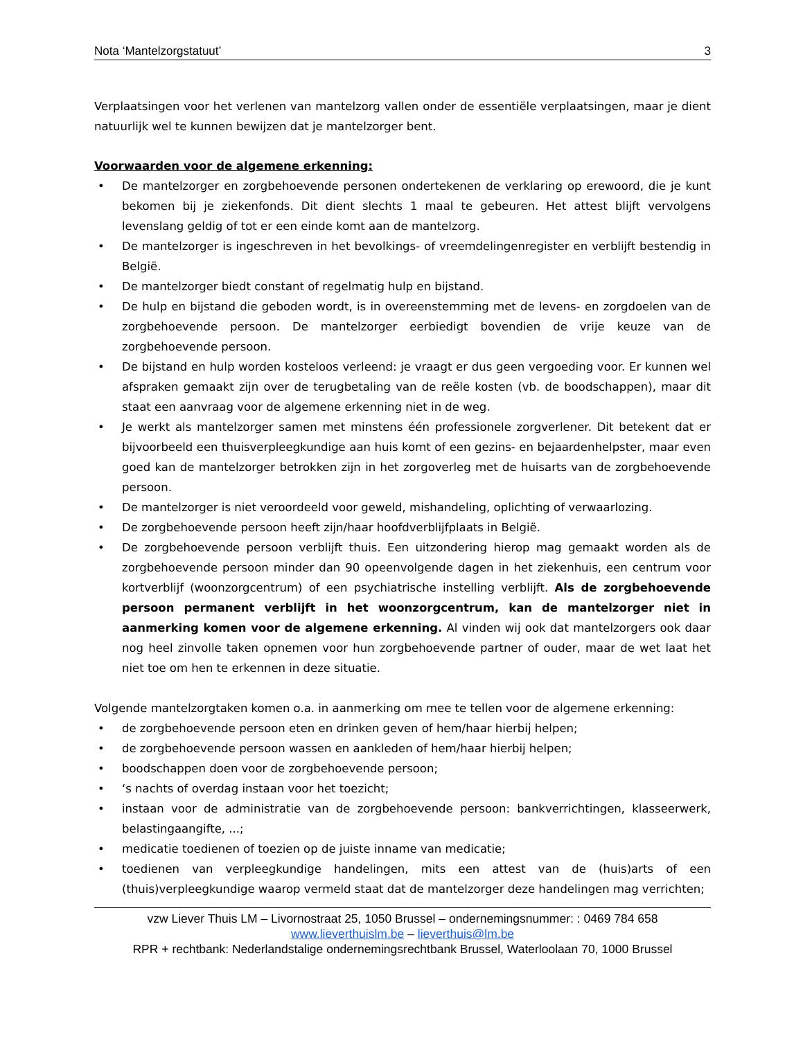Nota ‘Mantelzorgstatuut’ 3
Verplaatsingen voor het verlenen van mantelzorg vallen onder de essentiële verplaatsingen, maar je dient natuurlijk wel te kunnen bewijzen dat je mantelzorger bent.
Voorwaarden voor de algemene erkenning:
• De mantelzorger en zorgbehoevende personen ondertekenen de verklaring op erewoord, die je kunt bekomen bij je ziekenfonds. Dit dient slechts 1 maal te gebeuren. Het attest blijft vervolgens levenslang geldig of tot er een einde komt aan de mantelzorg.
• De mantelzorger is ingeschreven in het bevolkings- of vreemdelingenregister en verblijft bestendig in België.
• De mantelzorger biedt constant of regelmatig hulp en bijstand.
• De hulp en bijstand die geboden wordt, is in overeenstemming met de levens- en zorgdoelen van de zorgbehoevende persoon. De mantelzorger eerbiedigt bovendien de vrije keuze van de zorgbehoevende persoon.
• De bijstand en hulp worden kosteloos verleend: je vraagt er dus geen vergoeding voor. Er kunnen wel afspraken gemaakt zijn over de terugbetaling van de reële kosten (vb. de boodschappen), maar dit staat een aanvraag voor de algemene erkenning niet in de weg.
• Je werkt als mantelzorger samen met minstens één professionele zorgverlener. Dit betekent dat er bijvoorbeeld een thuisverpleegkundige aan huis komt of een gezins- en bejaardenhelpster, maar even goed kan de mantelzorger betrokken zijn in het zorgoverleg met de huisarts van de zorgbehoevende persoon.
• De mantelzorger is niet veroordeeld voor geweld, mishandeling, oplichting of verwaarlozing.
• De zorgbehoevende persoon heeft zijn/haar hoofdverblijfplaats in België.
• De zorgbehoevende persoon verblijft thuis. Een uitzondering hierop mag gemaakt worden als de zorgbehoevende persoon minder dan 90 opeenvolgende dagen in het ziekenhuis, een centrum voor kortverblijf (woonzorgcentrum) of een psychiatrische instelling verblijft. Als de zorgbehoevende persoon permanent verblijft in het woonzorgcentrum, kan de mantelzorger niet in aanmerking komen voor de algemene erkenning. Al vinden wij ook dat mantelzorgers ook daar nog heel zinvolle taken opnemen voor hun zorgbehoevende partner of ouder, maar de wet laat het niet toe om hen te erkennen in deze situatie.
Volgende mantelzorgtaken komen o.a. in aanmerking om mee te tellen voor de algemene erkenning:
• de zorgbehoevende persoon eten en drinken geven of hem/haar hierbij helpen;
• de zorgbehoevende persoon wassen en aankleden of hem/haar hierbij helpen;
• boodschappen doen voor de zorgbehoevende persoon;
• ‘s nachts of overdag instaan voor het toezicht;
• instaan voor de administratie van de zorgbehoevende persoon: bankverrichtingen, klasseerwerk, belastingaangifte, ...;
• medicatie toedienen of toezien op de juiste inname van medicatie;
• toedienen van verpleegkundige handelingen, mits een attest van de (huis)arts of een (thuis)verpleegkundige waarop vermeld staat dat de mantelzorger deze handelingen mag verrichten;
vzw Liever Thuis LM – Livornostraat 25, 1050 Brussel – ondernemingsnummer: : 0469 784 658
www.lieverthuislm.be – lieverthuis@lm.be
RPR + rechtbank: Nederlandstalige ondernemingsrechtbank Brussel, Waterloolaan 70, 1000 Brussel